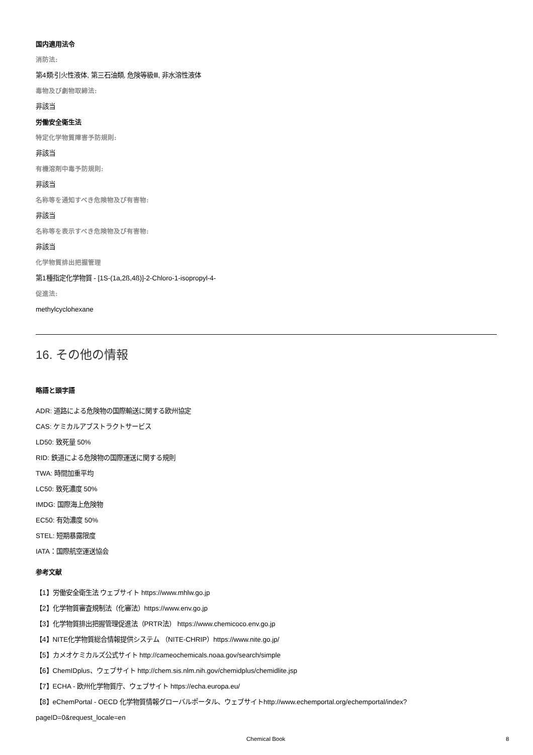国内適用法令
消防法:
第4類:引火性液体, 第三石油類, 危険等級Ⅲ, 非水溶性液体
毒物及び劇物取締法:
非該当
労働安全衛生法
特定化学物質障害予防規則:
非該当
有機溶剤中毒予防規則:
非該当
名称等を通知すべき危険物及び有害物:
非該当
名称等を表示すべき危険物及び有害物:
非該当
化学物質排出把握管理
第1種指定化学物質 - [1S-(1a,2ß,4ß)]-2-Chloro-1-isopropyl-4-
促進法:
methylcyclohexane
16. その他の情報
略語と頭字語
ADR: 道路による危険物の国際輸送に関する欧州協定
CAS: ケミカルアブストラクトサービス
LD50: 致死量 50%
RID: 鉄道による危険物の国際運送に関する規則
TWA: 時間加重平均
LC50: 致死濃度 50%
IMDG: 国際海上危険物
EC50: 有効濃度 50%
STEL: 短期暴露限度
IATA：国際航空運送協会
参考文献
【1】労働安全衛生法 ウェブサイト https://www.mhlw.go.jp
【2】化学物質審査規制法（化審法）https://www.env.go.jp
【3】化学物質排出把握管理促進法（PRTR法） https://www.chemicoco.env.go.jp
【4】NITE化学物質総合情報提供システム （NITE-CHRIP）https://www.nite.go.jp/
【5】カメオケミカルズ公式サイト http://cameochemicals.noaa.gov/search/simple
【6】ChemIDplus、ウェブサイト http://chem.sis.nlm.nih.gov/chemidplus/chemidlite.jsp
【7】ECHA - 欧州化学物質庁、ウェブサイト https://echa.europa.eu/
【8】eChemPortal - OECD 化学物質情報グローバルポータル、ウェブサイトhttp://www.echemportal.org/echemportal/index?
pageID=0&request_locale=en
Chemical Book 8